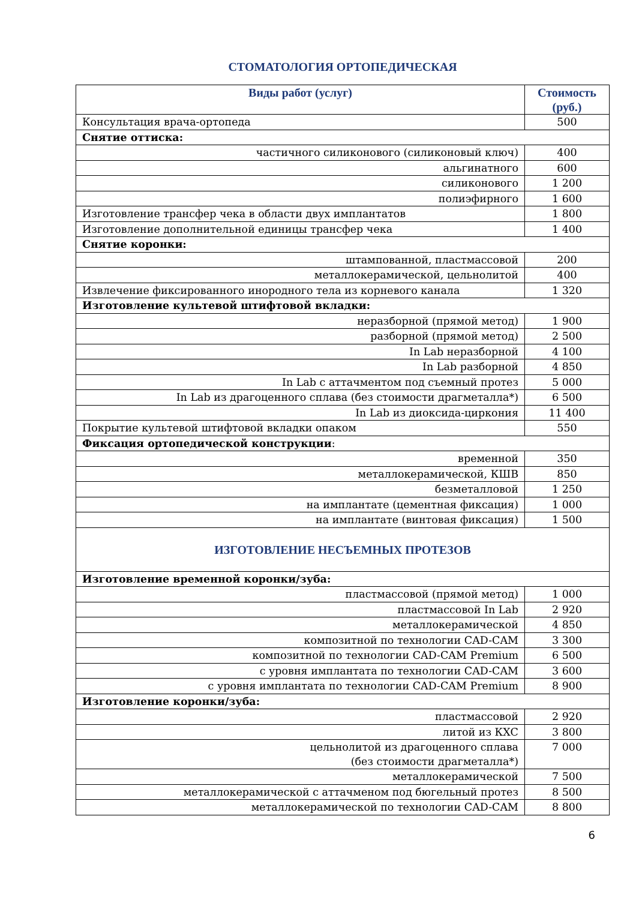СТОМАТОЛОГИЯ ОРТОПЕДИЧЕСКАЯ
| Виды работ (услуг) | Стоимость (руб.) |
| --- | --- |
| Консультация врача-ортопеда | 500 |
| Снятие оттиска: | |
| частичного силиконового (силиконовый ключ) | 400 |
| альгинатного | 600 |
| силиконового | 1 200 |
| полиэфирного | 1 600 |
| Изготовление трансфер чека в области двух имплантатов | 1 800 |
| Изготовление дополнительной единицы трансфер чека | 1 400 |
| Снятие коронки: | |
| штампованной, пластмассовой | 200 |
| металлокерамической, цельнолитой | 400 |
| Извлечение фиксированного инородного тела из корневого канала | 1 320 |
| Изготовление культевой штифтовой вкладки: | |
| неразборной (прямой метод) | 1 900 |
| разборной (прямой метод) | 2 500 |
| In Lab неразборной | 4 100 |
| In Lab разборной | 4 850 |
| In Lab с аттачментом под съемный протез | 5 000 |
| In Lab из драгоценного сплава (без стоимости драгметалла*) | 6 500 |
| In Lab из диоксида-циркония | 11 400 |
| Покрытие культевой штифтовой вкладки опаком | 550 |
| Фиксация ортопедической конструкции : | |
| временной | 350 |
| металлокерамической, КШВ | 850 |
| безметалловой | 1 250 |
| на имплантате (цементная фиксация) | 1 000 |
| на имплантате (винтовая фиксация) | 1 500 |
| ИЗГОТОВЛЕНИЕ НЕСЪЕМНЫХ ПРОТЕЗОВ | |
| Изготовление временной коронки/зуба: | |
| пластмассовой (прямой метод) | 1 000 |
| пластмассовой In Lab | 2 920 |
| металлокерамической | 4 850 |
| композитной по технологии CAD-CAM | 3 300 |
| композитной по технологии CAD-CAM Premium | 6 500 |
| с уровня имплантата по технологии CAD-CAM | 3 600 |
| с уровня имплантата по технологии CAD-CAM Premium | 8 900 |
| Изготовление коронки/зуба: | |
| пластмассовой | 2 920 |
| литой из КХС | 3 800 |
| цельнолитой из драгоценного сплава (без стоимости драгметалла*) | 7 000 |
| металлокерамической | 7 500 |
| металлокерамической с аттачменом под бюгельный протез | 8 500 |
| металлокерамической по технологии CAD-CAM | 8 800 |
6